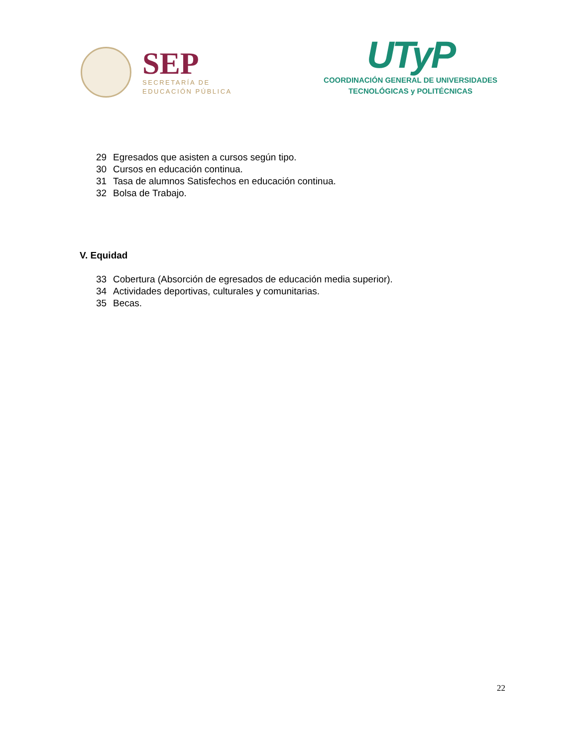SEP
SECRETARÍA DE
EDUCACIÓN PÚBLICA
UTyP
COORDINACIÓN GENERAL DE UNIVERSIDADES
TECNOLÓGICAS y POLITÉCNICAS
29 Egresados que asisten a cursos según tipo.
30 Cursos en educación continua.
31 Tasa de alumnos Satisfechos en educación continua.
32 Bolsa de Trabajo.
V. Equidad
33 Cobertura (Absorción de egresados de educación media superior).
34 Actividades deportivas, culturales y comunitarias.
35 Becas.
22